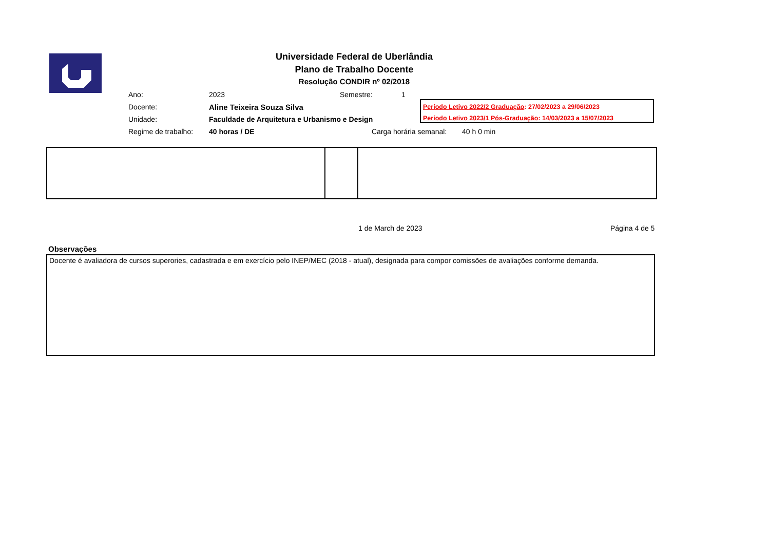Universidade Federal de Uberlândia
Plano de Trabalho Docente
Resolução CONDIR nº 02/2018
Ano: 2023 Semestre: 1
Docente: Aline Teixeira Souza Silva
Unidade: Faculdade de Arquitetura e Urbanismo e Design
Regime de trabalho: 40 horas / DE Carga horária semanal: 40 h 0 min
Período Letivo 2022/2 Graduação: 27/02/2023 a 29/06/2023
Período Letivo 2023/1 Pós-Graduação: 14/03/2023 a 15/07/2023
1 de March de 2023 Página 4 de 5
Observações
Docente é avaliadora de cursos superories, cadastrada e em exercício pelo INEP/MEC (2018 - atual), designada para compor comissões de avaliações conforme demanda.